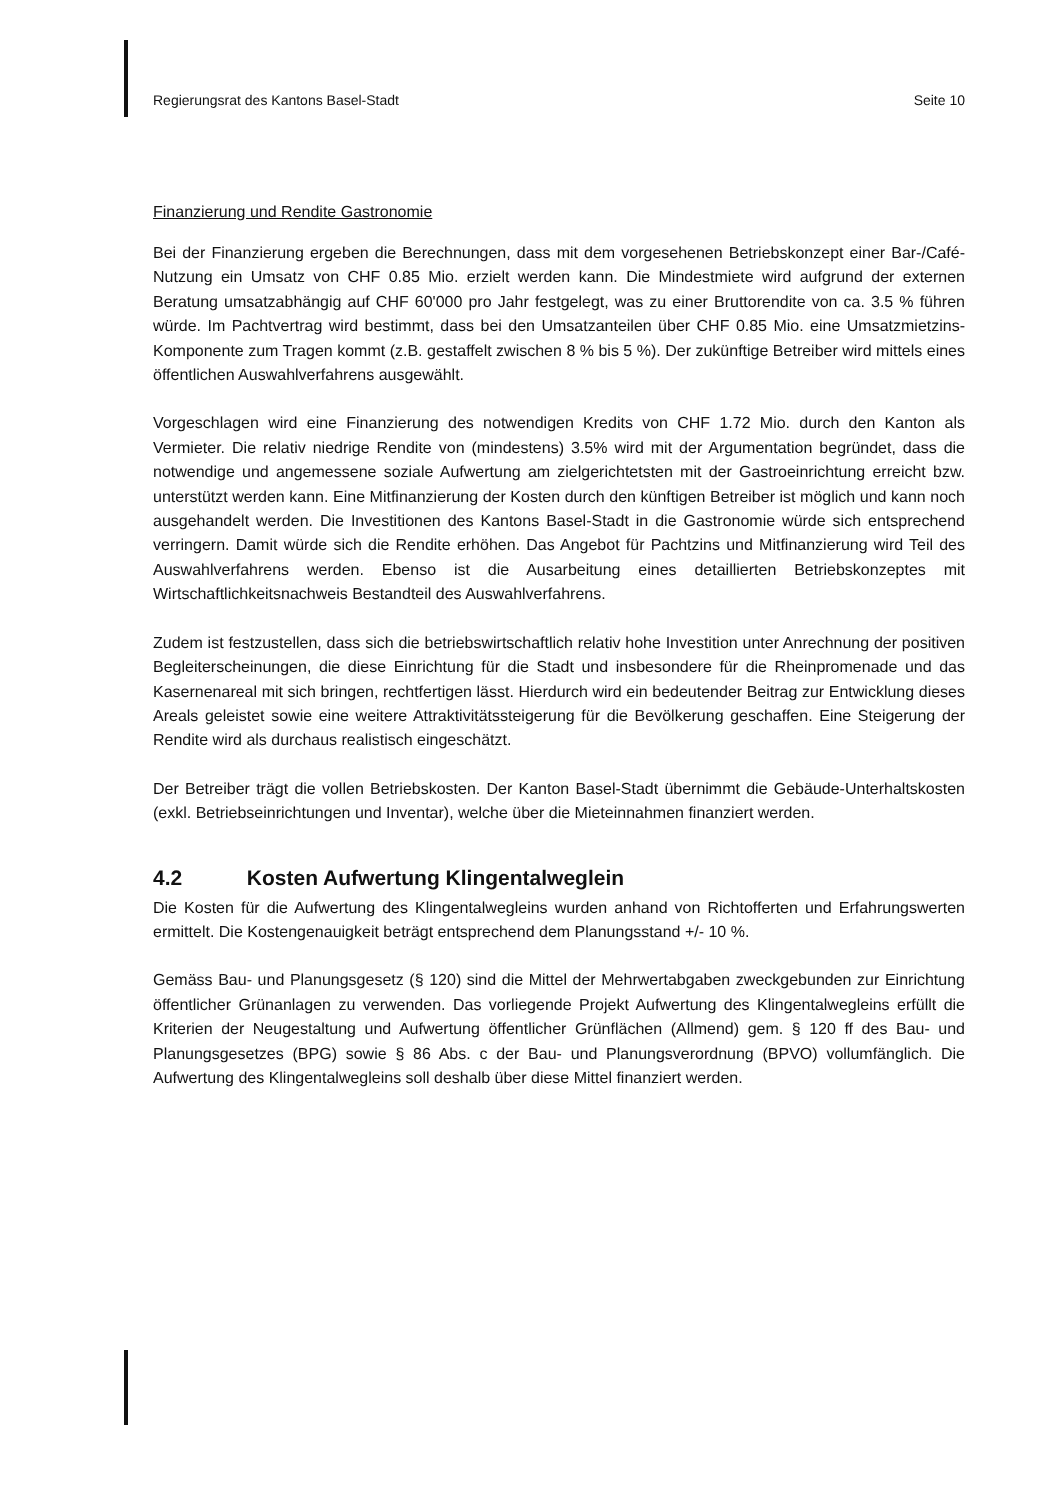Regierungsrat des Kantons Basel-Stadt Seite 10
Finanzierung und Rendite Gastronomie
Bei der Finanzierung ergeben die Berechnungen, dass mit dem vorgesehenen Betriebskonzept einer Bar-/Café-Nutzung ein Umsatz von CHF 0.85 Mio. erzielt werden kann. Die Mindestmiete wird aufgrund der externen Beratung umsatzabhängig auf CHF 60'000 pro Jahr festgelegt, was zu einer Bruttorendite von ca. 3.5 % führen würde. Im Pachtvertrag wird bestimmt, dass bei den Umsatzanteilen über CHF 0.85 Mio. eine Umsatzmietzins-Komponente zum Tragen kommt (z.B. gestaffelt zwischen 8 % bis 5 %). Der zukünftige Betreiber wird mittels eines öffentlichen Auswahlverfahrens ausgewählt.
Vorgeschlagen wird eine Finanzierung des notwendigen Kredits von CHF 1.72 Mio. durch den Kanton als Vermieter. Die relativ niedrige Rendite von (mindestens) 3.5% wird mit der Argumentation begründet, dass die notwendige und angemessene soziale Aufwertung am zielgerichtetsten mit der Gastroeinrichtung erreicht bzw. unterstützt werden kann. Eine Mitfinanzierung der Kosten durch den künftigen Betreiber ist möglich und kann noch ausgehandelt werden. Die Investitionen des Kantons Basel-Stadt in die Gastronomie würde sich entsprechend verringern. Damit würde sich die Rendite erhöhen. Das Angebot für Pachtzins und Mitfinanzierung wird Teil des Auswahlverfahrens werden. Ebenso ist die Ausarbeitung eines detaillierten Betriebskonzeptes mit Wirtschaftlichkeitsnachweis Bestandteil des Auswahlverfahrens.
Zudem ist festzustellen, dass sich die betriebswirtschaftlich relativ hohe Investition unter Anrechnung der positiven Begleiterscheinungen, die diese Einrichtung für die Stadt und insbesondere für die Rheinpromenade und das Kasernenareal mit sich bringen, rechtfertigen lässt. Hierdurch wird ein bedeutender Beitrag zur Entwicklung dieses Areals geleistet sowie eine weitere Attraktivitätssteigerung für die Bevölkerung geschaffen. Eine Steigerung der Rendite wird als durchaus realistisch eingeschätzt.
Der Betreiber trägt die vollen Betriebskosten. Der Kanton Basel-Stadt übernimmt die Gebäude-Unterhaltskosten (exkl. Betriebseinrichtungen und Inventar), welche über die Mieteinnahmen finanziert werden.
4.2 Kosten Aufwertung Klingentalweglein
Die Kosten für die Aufwertung des Klingentalwegleins wurden anhand von Richtofferten und Erfahrungswerten ermittelt. Die Kostengenauigkeit beträgt entsprechend dem Planungsstand +/- 10 %.
Gemäss Bau- und Planungsgesetz (§ 120) sind die Mittel der Mehrwertabgaben zweckgebunden zur Einrichtung öffentlicher Grünanlagen zu verwenden. Das vorliegende Projekt Aufwertung des Klingentalwegleins erfüllt die Kriterien der Neugestaltung und Aufwertung öffentlicher Grünflächen (Allmend) gem. § 120 ff des Bau- und Planungsgesetzes (BPG) sowie § 86 Abs. c der Bau- und Planungsverordnung (BPVO) vollumfänglich. Die Aufwertung des Klingentalwegleins soll deshalb über diese Mittel finanziert werden.